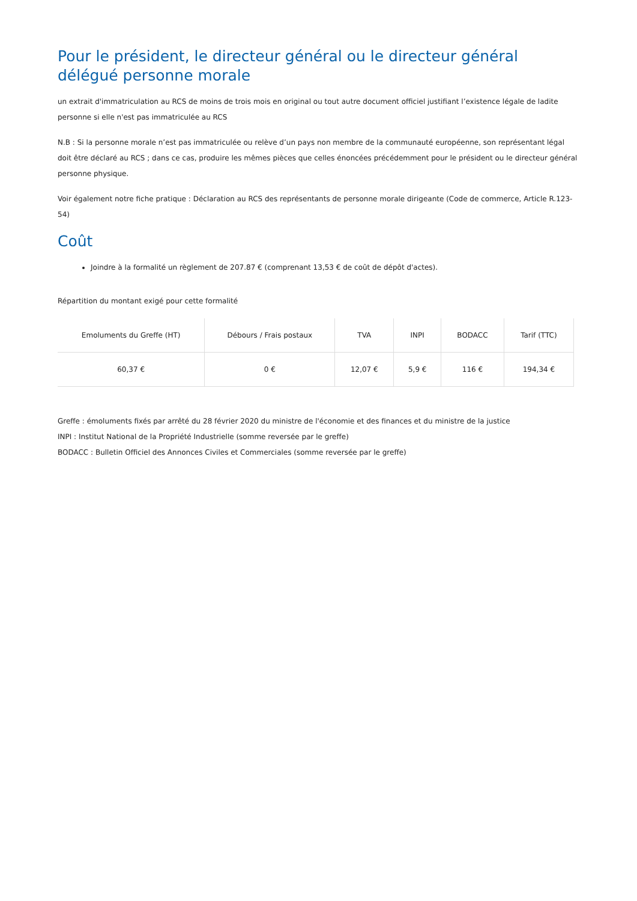Pour le président, le directeur général ou le directeur général délégué personne morale
un extrait d'immatriculation au RCS de moins de trois mois en original ou tout autre document officiel justifiant l’existence légale de ladite personne si elle n'est pas immatriculée au RCS
N.B : Si la personne morale n’est pas immatriculée ou relève d’un pays non membre de la communauté européenne, son représentant légal doit être déclaré au RCS ; dans ce cas, produire les mêmes pièces que celles énoncées précédemment pour le président ou le directeur général personne physique.
Voir également notre fiche pratique : Déclaration au RCS des représentants de personne morale dirigeante (Code de commerce, Article R.123-54)
Coût
Joindre à la formalité un règlement de 207.87 € (comprenant 13,53 € de coût de dépôt d'actes).
Répartition du montant exigé pour cette formalité
| Emoluments du Greffe (HT) | Débours / Frais postaux | TVA | INPI | BODACC | Tarif (TTC) |
| --- | --- | --- | --- | --- | --- |
| 60,37 € | 0 € | 12,07 € | 5,9 € | 116 € | 194,34 € |
Greffe : émoluments fixés par arrêté du 28 février 2020 du ministre de l'économie et des finances et du ministre de la justice
INPI : Institut National de la Propriété Industrielle (somme reversée par le greffe)
BODACC : Bulletin Officiel des Annonces Civiles et Commerciales (somme reversée par le greffe)